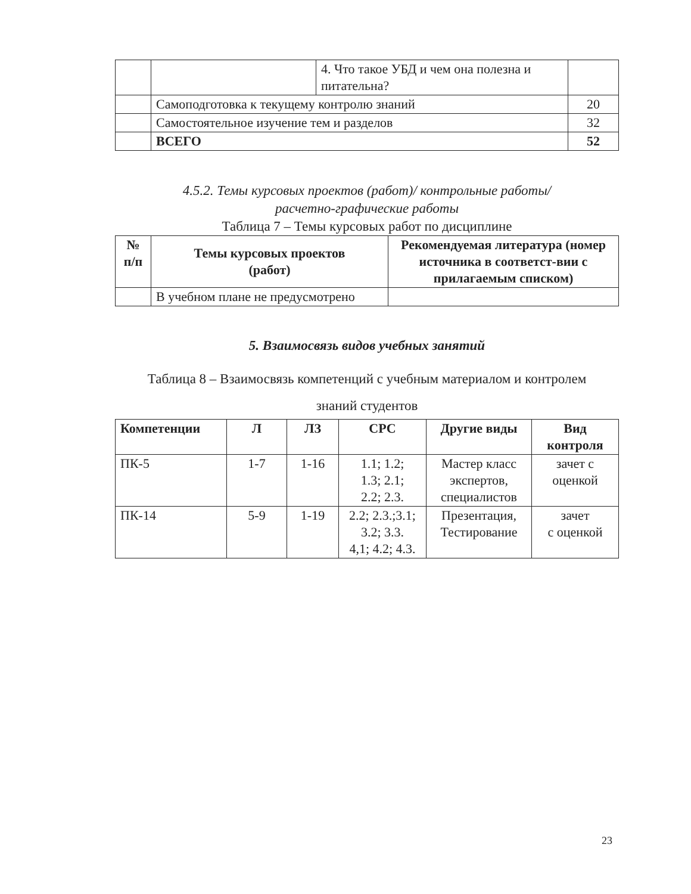| | | 4. Что такое УБД и чем она полезна и питательна? | |
| | Самоподготовка к текущему контролю знаний | | 20 |
| | Самостоятельное изучение тем и разделов | | 32 |
| | ВСЕГО | | 52 |
4.5.2. Темы курсовых проектов (работ)/ контрольные работы/
расчетно-графические работы
Таблица 7 – Темы курсовых работ по дисциплине
| № п/п | Темы курсовых проектов (работ) | Рекомендуемая литература (номер источника в соответст-вии с прилагаемым списком) |
| --- | --- | --- |
| | В учебном плане не предусмотрено | |
5. Взаимосвязь видов учебных занятий
Таблица 8 – Взаимосвязь компетенций с учебным материалом и контролем
знаний студентов
| Компетенции | Л | ЛЗ | СРС | Другие виды | Вид контроля |
| --- | --- | --- | --- | --- | --- |
| ПК-5 | 1-7 | 1-16 | 1.1; 1.2; 1.3; 2.1; 2.2; 2.3. | Мастер класс экспертов, специалистов | зачет с оценкой |
| ПК-14 | 5-9 | 1-19 | 2.2; 2.3.;3.1; 3.2; 3.3. 4,1; 4.2; 4.3. | Презентация, Тестирование | зачет с оценкой |
23